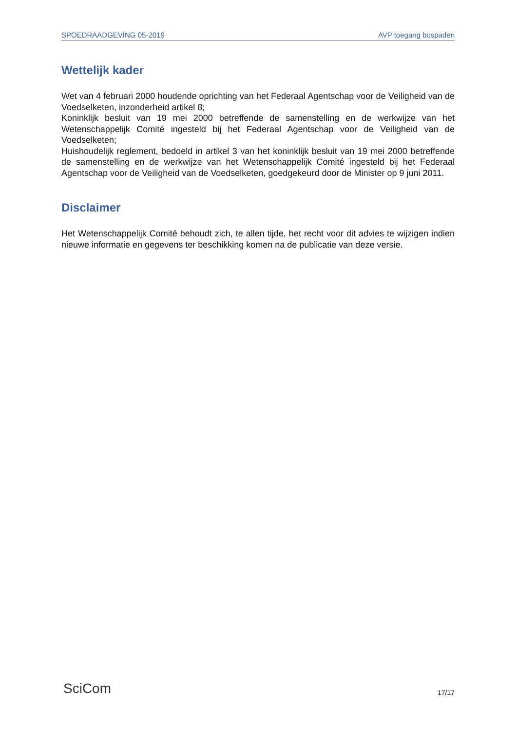SPOEDRAADGEVING 05-2019 AVP toegang bospaden
Wettelijk kader
Wet van 4 februari 2000 houdende oprichting van het Federaal Agentschap voor de Veiligheid van de Voedselketen, inzonderheid artikel 8;
Koninklijk besluit van 19 mei 2000 betreffende de samenstelling en de werkwijze van het Wetenschappelijk Comité ingesteld bij het Federaal Agentschap voor de Veiligheid van de Voedselketen;
Huishoudelijk reglement, bedoeld in artikel 3 van het koninklijk besluit van 19 mei 2000 betreffende de samenstelling en de werkwijze van het Wetenschappelijk Comité ingesteld bij het Federaal Agentschap voor de Veiligheid van de Voedselketen, goedgekeurd door de Minister op 9 juni 2011.
Disclaimer
Het Wetenschappelijk Comité behoudt zich, te allen tijde, het recht voor dit advies te wijzigen indien nieuwe informatie en gegevens ter beschikking komen na de publicatie van deze versie.
SciCom 17/17